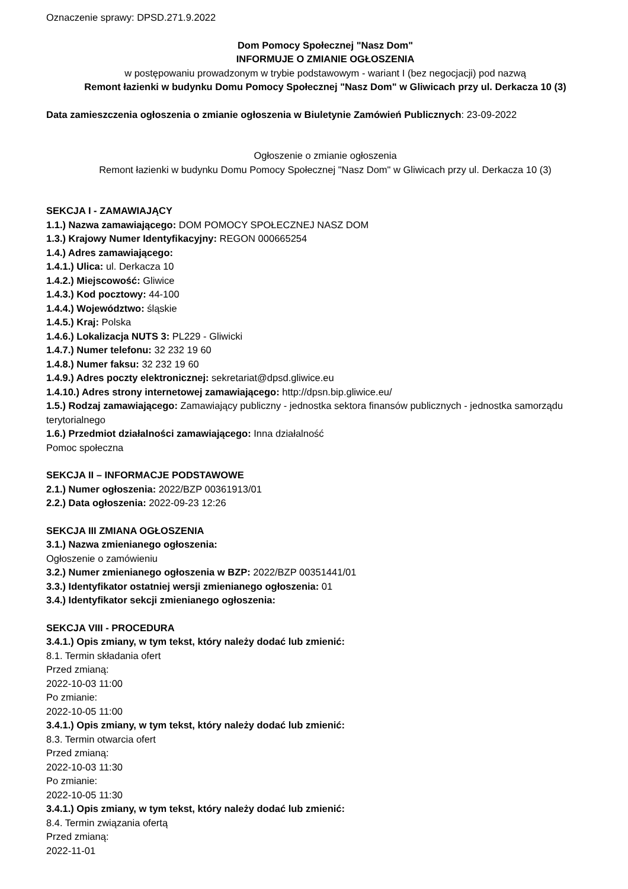Oznaczenie sprawy: DPSD.271.9.2022
Dom Pomocy Społecznej "Nasz Dom"
INFORMUJE O ZMIANIE OGŁOSZENIA
w postępowaniu prowadzonym w trybie podstawowym - wariant I (bez negocjacji) pod nazwą
Remont łazienki w budynku Domu Pomocy Społecznej "Nasz Dom" w Gliwicach przy ul. Derkacza 10 (3)
Data zamieszczenia ogłoszenia o zmianie ogłoszenia w Biuletynie Zamówień Publicznych: 23-09-2022
Ogłoszenie o zmianie ogłoszenia
Remont łazienki w budynku Domu Pomocy Społecznej "Nasz Dom" w Gliwicach przy ul. Derkacza 10 (3)
SEKCJA I - ZAMAWIAJĄCY
1.1.) Nazwa zamawiającego: DOM POMOCY SPOŁECZNEJ NASZ DOM
1.3.) Krajowy Numer Identyfikacyjny: REGON 000665254
1.4.) Adres zamawiającego:
1.4.1.) Ulica: ul. Derkacza 10
1.4.2.) Miejscowość: Gliwice
1.4.3.) Kod pocztowy: 44-100
1.4.4.) Województwo: śląskie
1.4.5.) Kraj: Polska
1.4.6.) Lokalizacja NUTS 3: PL229 - Gliwicki
1.4.7.) Numer telefonu: 32 232 19 60
1.4.8.) Numer faksu: 32 232 19 60
1.4.9.) Adres poczty elektronicznej: sekretariat@dpsd.gliwice.eu
1.4.10.) Adres strony internetowej zamawiającego: http://dpsn.bip.gliwice.eu/
1.5.) Rodzaj zamawiającego: Zamawiający publiczny - jednostka sektora finansów publicznych - jednostka samorządu terytorialnego
1.6.) Przedmiot działalności zamawiającego: Inna działalność
Pomoc społeczna
SEKCJA II – INFORMACJE PODSTAWOWE
2.1.) Numer ogłoszenia: 2022/BZP 00361913/01
2.2.) Data ogłoszenia: 2022-09-23 12:26
SEKCJA III ZMIANA OGŁOSZENIA
3.1.) Nazwa zmienianego ogłoszenia:
Ogłoszenie o zamówieniu
3.2.) Numer zmienianego ogłoszenia w BZP: 2022/BZP 00351441/01
3.3.) Identyfikator ostatniej wersji zmienianego ogłoszenia: 01
3.4.) Identyfikator sekcji zmienianego ogłoszenia:
SEKCJA VIII - PROCEDURA
3.4.1.) Opis zmiany, w tym tekst, który należy dodać lub zmienić:
8.1. Termin składania ofert
Przed zmianą:
2022-10-03 11:00
Po zmianie:
2022-10-05 11:00
3.4.1.) Opis zmiany, w tym tekst, który należy dodać lub zmienić:
8.3. Termin otwarcia ofert
Przed zmianą:
2022-10-03 11:30
Po zmianie:
2022-10-05 11:30
3.4.1.) Opis zmiany, w tym tekst, który należy dodać lub zmienić:
8.4. Termin związania ofertą
Przed zmianą:
2022-11-01